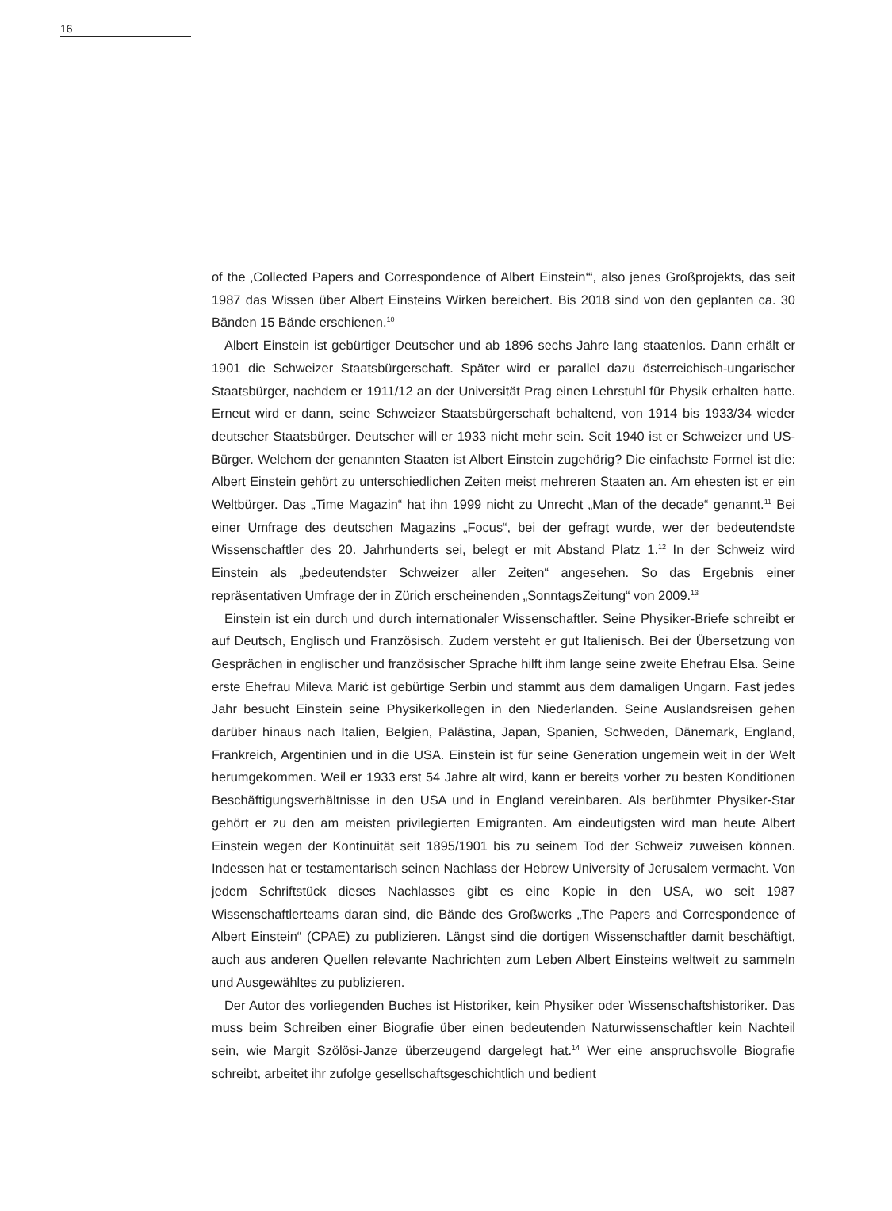16
of the ‚Collected Papers and Correspondence of Albert Einstein‘“, also jenes Großprojekts, das seit 1987 das Wissen über Albert Einsteins Wirken bereichert. Bis 2018 sind von den geplanten ca. 30 Bänden 15 Bände erschienen.<sup>10</sup>
Albert Einstein ist gebürtiger Deutscher und ab 1896 sechs Jahre lang staatenlos. Dann erhält er 1901 die Schweizer Staatsbürgerschaft. Später wird er parallel dazu österreichisch-ungarischer Staatsbürger, nachdem er 1911/12 an der Universität Prag einen Lehrstuhl für Physik erhalten hatte. Erneut wird er dann, seine Schweizer Staatsbürgerschaft behaltend, von 1914 bis 1933/34 wieder deutscher Staatsbürger. Deutscher will er 1933 nicht mehr sein. Seit 1940 ist er Schweizer und US-Bürger. Welchem der genannten Staaten ist Albert Einstein zugehörig? Die einfachste Formel ist die: Albert Einstein gehört zu unterschiedlichen Zeiten meist mehreren Staaten an. Am ehesten ist er ein Weltbürger. Das „Time Magazin“ hat ihn 1999 nicht zu Unrecht „Man of the decade“ genannt.<sup>11</sup> Bei einer Umfrage des deutschen Magazins „Focus“, bei der gefragt wurde, wer der bedeutendste Wissenschaftler des 20. Jahrhunderts sei, belegt er mit Abstand Platz 1.<sup>12</sup> In der Schweiz wird Einstein als „bedeutendster Schweizer aller Zeiten“ angesehen. So das Ergebnis einer repräsentativen Umfrage der in Zürich erscheinenden „SonntagsZeitung“ von 2009.<sup>13</sup>
Einstein ist ein durch und durch internationaler Wissenschaftler. Seine Physiker-Briefe schreibt er auf Deutsch, Englisch und Französisch. Zudem versteht er gut Italienisch. Bei der Übersetzung von Gesprächen in englischer und französischer Sprache hilft ihm lange seine zweite Ehefrau Elsa. Seine erste Ehefrau Mileva Marić ist gebürtige Serbin und stammt aus dem damaligen Ungarn. Fast jedes Jahr besucht Einstein seine Physikerkollegen in den Niederlanden. Seine Auslandsreisen gehen darüber hinaus nach Italien, Belgien, Palästina, Japan, Spanien, Schweden, Dänemark, England, Frankreich, Argentinien und in die USA. Einstein ist für seine Generation ungemein weit in der Welt herumgekommen. Weil er 1933 erst 54 Jahre alt wird, kann er bereits vorher zu besten Konditionen Beschäftigungsverhält­nisse in den USA und in England vereinbaren. Als berühmter Physiker-Star gehört er zu den am meisten privilegierten Emigranten. Am eindeutigsten wird man heute Albert Einstein wegen der Kontinuität seit 1895/1901 bis zu seinem Tod der Schweiz zuweisen können. Indessen hat er testamentarisch seinen Nachlass der Hebrew University of Jerusalem ver­macht. Von jedem Schriftstück dieses Nachlasses gibt es eine Kopie in den USA, wo seit 1987 Wissenschaftlerteams daran sind, die Bände des Großwerks „The Papers and Corres­pondence of Albert Einstein“ (CPAE) zu publizieren. Längst sind die dortigen Wissenschaft­ler damit beschäftigt, auch aus anderen Quellen relevante Nachrichten zum Leben Albert Einsteins weltweit zu sammeln und Ausgewähltes zu publizieren.
Der Autor des vorliegenden Buches ist Historiker, kein Physiker oder Wissenschaftshis­toriker. Das muss beim Schreiben einer Biografie über einen bedeutenden Naturwissen­schaftler kein Nachteil sein, wie Margit Szölösi-Janze überzeugend dargelegt hat.<sup>14</sup> Wer eine anspruchsvolle Biografie schreibt, arbeitet ihr zufolge gesellschaftsgeschichtlich und bedient